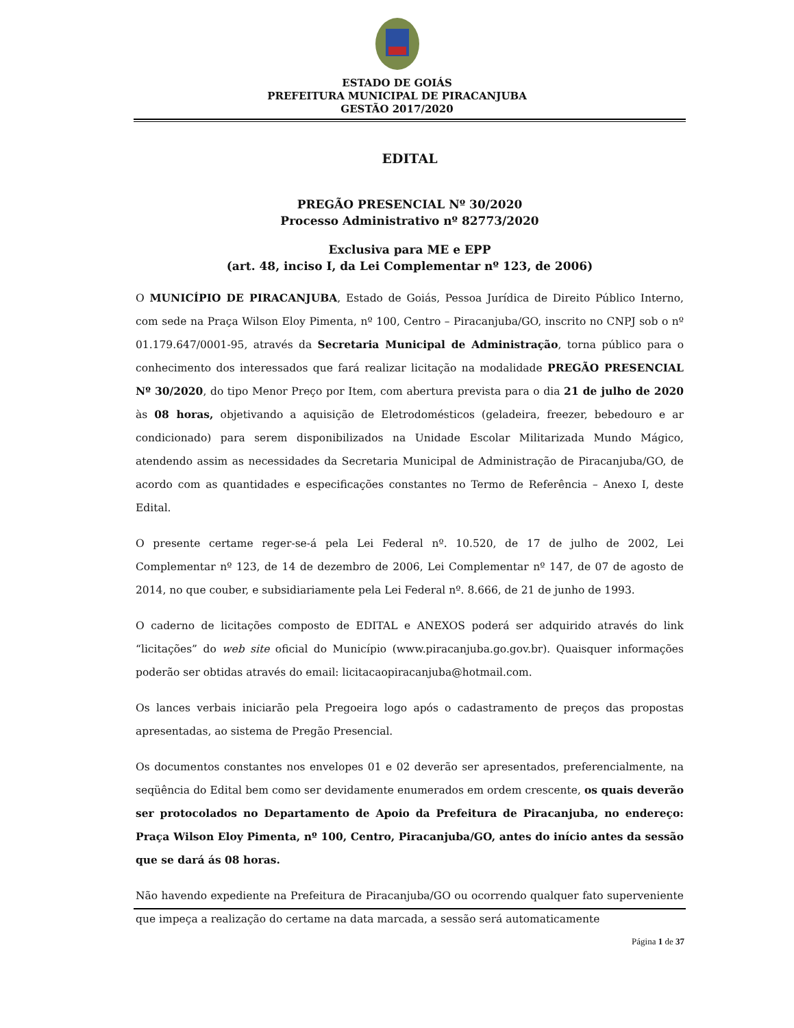ESTADO DE GOIÁS
PREFEITURA MUNICIPAL DE PIRACANJUBA
GESTÃO 2017/2020
EDITAL
PREGÃO PRESENCIAL Nº 30/2020
Processo Administrativo nº 82773/2020
Exclusiva para ME e EPP
(art. 48, inciso I, da Lei Complementar nº 123, de 2006)
O MUNICÍPIO DE PIRACANJUBA, Estado de Goiás, Pessoa Jurídica de Direito Público Interno, com sede na Praça Wilson Eloy Pimenta, nº 100, Centro – Piracanjuba/GO, inscrito no CNPJ sob o nº 01.179.647/0001-95, através da Secretaria Municipal de Administração, torna público para o conhecimento dos interessados que fará realizar licitação na modalidade PREGÃO PRESENCIAL Nº 30/2020, do tipo Menor Preço por Item, com abertura prevista para o dia 21 de julho de 2020 às 08 horas, objetivando a aquisição de Eletrodomésticos (geladeira, freezer, bebedouro e ar condicionado) para serem disponibilizados na Unidade Escolar Militarizada Mundo Mágico, atendendo assim as necessidades da Secretaria Municipal de Administração de Piracanjuba/GO, de acordo com as quantidades e especificações constantes no Termo de Referência – Anexo I, deste Edital.
O presente certame reger-se-á pela Lei Federal nº. 10.520, de 17 de julho de 2002, Lei Complementar nº 123, de 14 de dezembro de 2006, Lei Complementar nº 147, de 07 de agosto de 2014, no que couber, e subsidiariamente pela Lei Federal nº. 8.666, de 21 de junho de 1993.
O caderno de licitações composto de EDITAL e ANEXOS poderá ser adquirido através do link “licitações” do web site oficial do Município (www.piracanjuba.go.gov.br). Quaisquer informações poderão ser obtidas através do email: licitacaopiracanjuba@hotmail.com.
Os lances verbais iniciarão pela Pregoeira logo após o cadastramento de preços das propostas apresentadas, ao sistema de Pregão Presencial.
Os documentos constantes nos envelopes 01 e 02 deverão ser apresentados, preferencialmente, na seqüência do Edital bem como ser devidamente enumerados em ordem crescente, os quais deverão ser protocolados no Departamento de Apoio da Prefeitura de Piracanjuba, no endereço: Praça Wilson Eloy Pimenta, nº 100, Centro, Piracanjuba/GO, antes do início antes da sessão que se dará ás 08 horas.
Não havendo expediente na Prefeitura de Piracanjuba/GO ou ocorrendo qualquer fato superveniente que impeça a realização do certame na data marcada, a sessão será automaticamente
Página 1 de 37